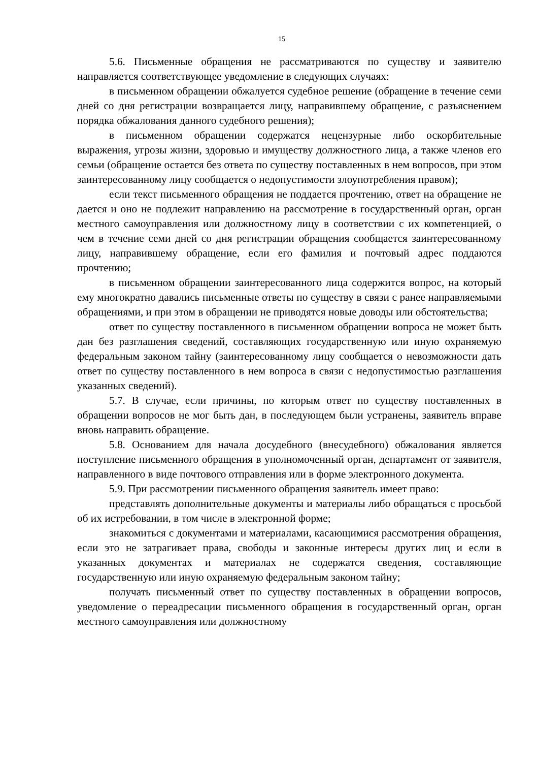15
5.6. Письменные обращения не рассматриваются по существу и заявителю направляется соответствующее уведомление в следующих случаях:
в письменном обращении обжалуется судебное решение (обращение в течение семи дней со дня регистрации возвращается лицу, направившему обращение, с разъяснением порядка обжалования данного судебного решения);
в письменном обращении содержатся нецензурные либо оскорбительные выражения, угрозы жизни, здоровью и имуществу должностного лица, а также членов его семьи (обращение остается без ответа по существу поставленных в нем вопросов, при этом заинтересованному лицу сообщается о недопустимости злоупотребления правом);
если текст письменного обращения не поддается прочтению, ответ на обращение не дается и оно не подлежит направлению на рассмотрение в государственный орган, орган местного самоуправления или должностному лицу в соответствии с их компетенцией, о чем в течение семи дней со дня регистрации обращения сообщается заинтересованному лицу, направившему обращение, если его фамилия и почтовый адрес поддаются прочтению;
в письменном обращении заинтересованного лица содержится вопрос, на который ему многократно давались письменные ответы по существу в связи с ранее направляемыми обращениями, и при этом в обращении не приводятся новые доводы или обстоятельства;
ответ по существу поставленного в письменном обращении вопроса не может быть дан без разглашения сведений, составляющих государственную или иную охраняемую федеральным законом тайну (заинтересованному лицу сообщается о невозможности дать ответ по существу поставленного в нем вопроса в связи с недопустимостью разглашения указанных сведений).
5.7. В случае, если причины, по которым ответ по существу поставленных в обращении вопросов не мог быть дан, в последующем были устранены, заявитель вправе вновь направить обращение.
5.8. Основанием для начала досудебного (внесудебного) обжалования является поступление письменного обращения в уполномоченный орган, департамент от заявителя, направленного в виде почтового отправления или в форме электронного документа.
5.9. При рассмотрении письменного обращения заявитель имеет право:
представлять дополнительные документы и материалы либо обращаться с просьбой об их истребовании, в том числе в электронной форме;
знакомиться с документами и материалами, касающимися рассмотрения обращения, если это не затрагивает права, свободы и законные интересы других лиц и если в указанных документах и материалах не содержатся сведения, составляющие государственную или иную охраняемую федеральным законом тайну;
получать письменный ответ по существу поставленных в обращении вопросов, уведомление о переадресации письменного обращения в государственный орган, орган местного самоуправления или должностному